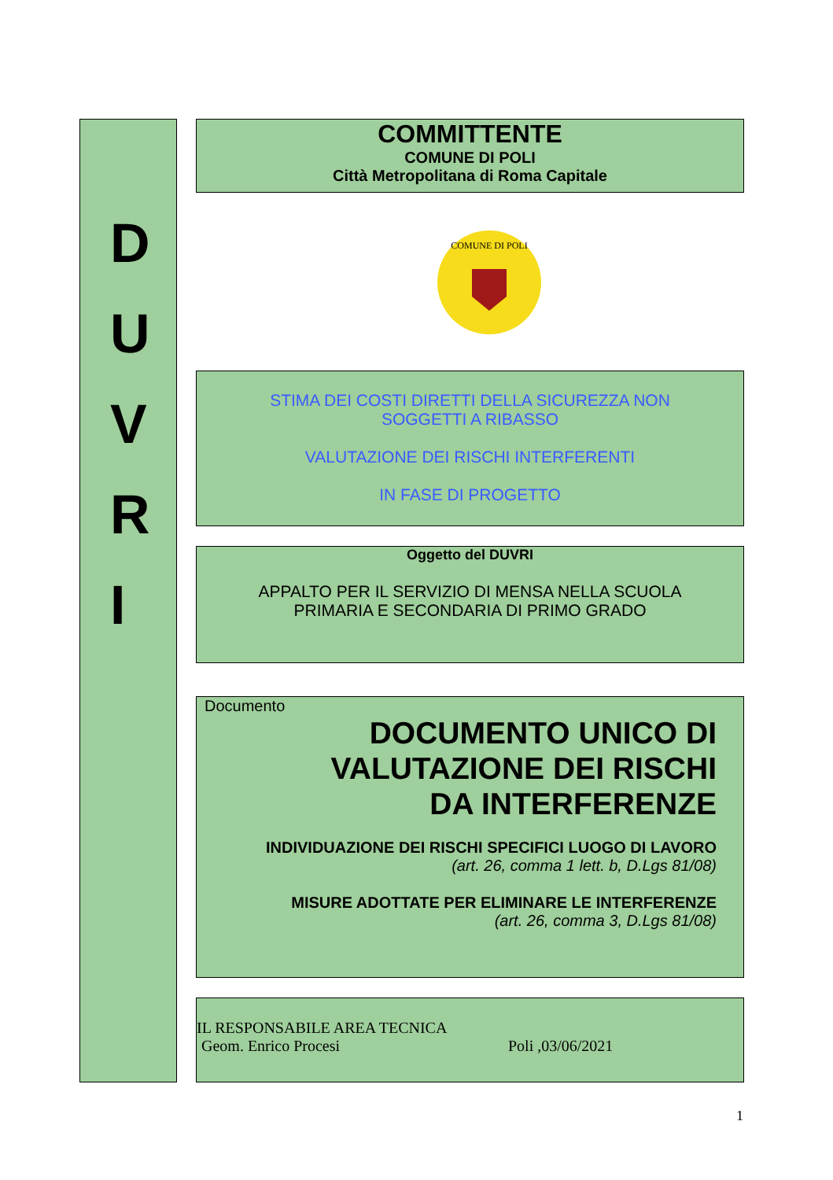D
U
V
R
I
COMMITTENTE
COMUNE DI POLI
Città Metropolitana di Roma Capitale
COMUNE DI POLI
STIMA DEI COSTI DIRETTI DELLA SICUREZZA NON
SOGGETTI A RIBASSO
VALUTAZIONE DEI RISCHI INTERFERENTI
IN FASE DI PROGETTO
Oggetto del DUVRI
APPALTO PER IL SERVIZIO DI MENSA NELLA SCUOLA
PRIMARIA E SECONDARIA DI PRIMO GRADO
Documento
DOCUMENTO UNICO DI
VALUTAZIONE DEI RISCHI
DA INTERFERENZE
INDIVIDUAZIONE DEI RISCHI SPECIFICI LUOGO DI LAVORO
(art. 26, comma 1 lett. b, D.Lgs 81/08)
MISURE ADOTTATE PER ELIMINARE LE INTERFERENZE
(art. 26, comma 3, D.Lgs 81/08)
IL RESPONSABILE AREA TECNICA
Geom. Enrico Procesi Poli ,03/06/2021
1